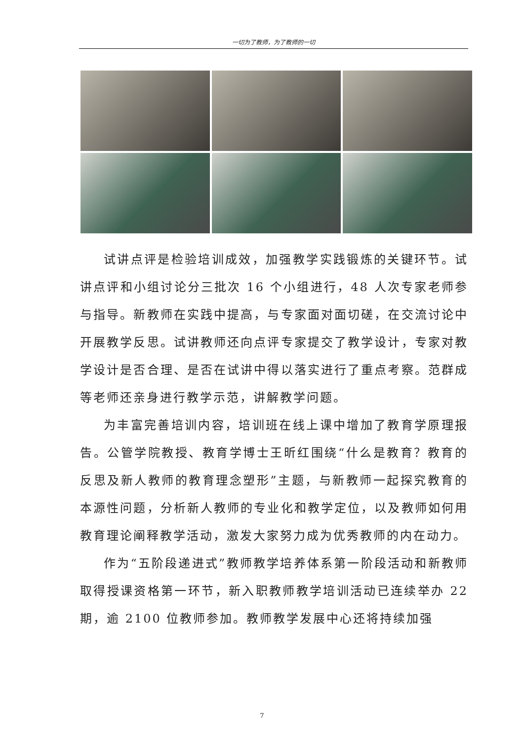一切为了教师，为了教师的一切
试讲点评是检验培训成效，加强教学实践锻炼的关键环节。试讲点评和小组讨论分三批次 16 个小组进行，48 人次专家老师参与指导。新教师在实践中提高，与专家面对面切磋，在交流讨论中开展教学反思。试讲教师还向点评专家提交了教学设计，专家对教学设计是否合理、是否在试讲中得以落实进行了重点考察。范群成等老师还亲身进行教学示范，讲解教学问题。
为丰富完善培训内容，培训班在线上课中增加了教育学原理报告。公管学院教授、教育学博士王昕红围绕“什么是教育？教育的反思及新人教师的教育理念塑形”主题，与新教师一起探究教育的本源性问题，分析新人教师的专业化和教学定位，以及教师如何用教育理论阐释教学活动，激发大家努力成为优秀教师的内在动力。
作为“五阶段递进式”教师教学培养体系第一阶段活动和新教师取得授课资格第一环节，新入职教师教学培训活动已连续举办 22 期，逾 2100 位教师参加。教师教学发展中心还将持续加强
7